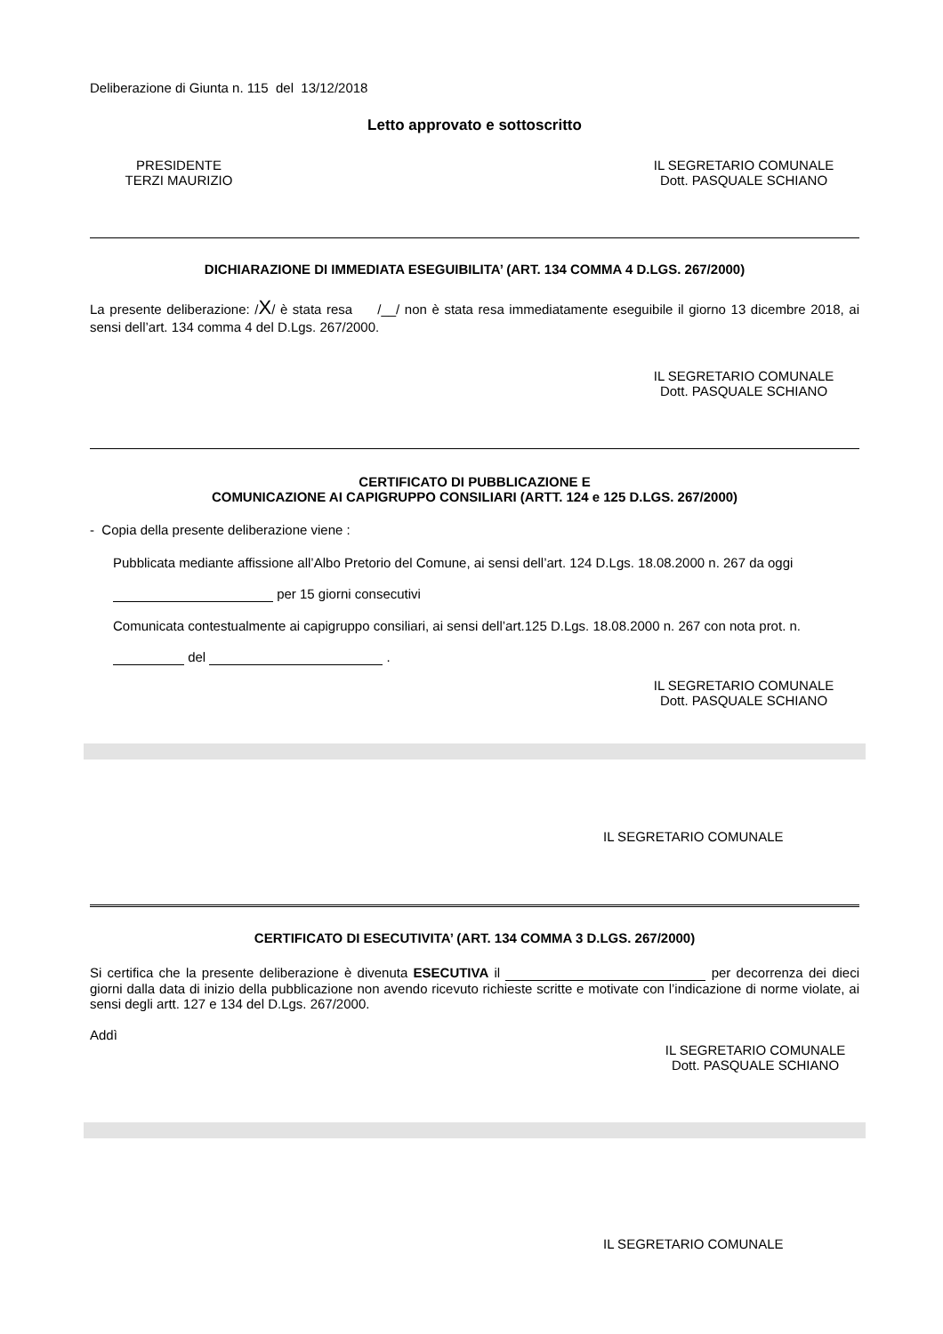Deliberazione di Giunta n. 115 del 13/12/2018
Letto approvato e sottoscritto
PRESIDENTE
TERZI MAURIZIO
IL SEGRETARIO COMUNALE
Dott. PASQUALE SCHIANO
DICHIARAZIONE DI IMMEDIATA ESEGUIBILITA’ (ART. 134 COMMA 4 D.LGS. 267/2000)
La presente deliberazione: /X/ è stata resa /__/ non è stata resa immediatamente eseguibile il giorno 13 dicembre 2018, ai sensi dell’art. 134 comma 4 del D.Lgs. 267/2000.
IL SEGRETARIO COMUNALE
Dott. PASQUALE SCHIANO
CERTIFICATO DI PUBBLICAZIONE E
COMUNICAZIONE AI CAPIGRUPPO CONSILIARI (ARTT. 124 e 125 D.LGS. 267/2000)
- Copia della presente deliberazione viene :
Pubblicata mediante affissione all’Albo Pretorio del Comune, ai sensi dell’art. 124 D.Lgs. 18.08.2000 n. 267 da oggi
per 15 giorni consecutivi
Comunicata contestualmente ai capigruppo consiliari, ai sensi dell’art.125 D.Lgs. 18.08.2000 n. 267 con nota prot. n.
del .
IL SEGRETARIO COMUNALE
Dott. PASQUALE SCHIANO
IL SEGRETARIO COMUNALE
CERTIFICATO DI ESECUTIVITA’ (ART. 134 COMMA 3 D.LGS. 267/2000)
Si certifica che la presente deliberazione è divenuta ESECUTIVA il per decorrenza dei dieci giorni dalla data di inizio della pubblicazione non avendo ricevuto richieste scritte e motivate con l’indicazione di norme violate, ai sensi degli artt. 127 e 134 del D.Lgs. 267/2000.
Addì
IL SEGRETARIO COMUNALE
Dott. PASQUALE SCHIANO
IL SEGRETARIO COMUNALE